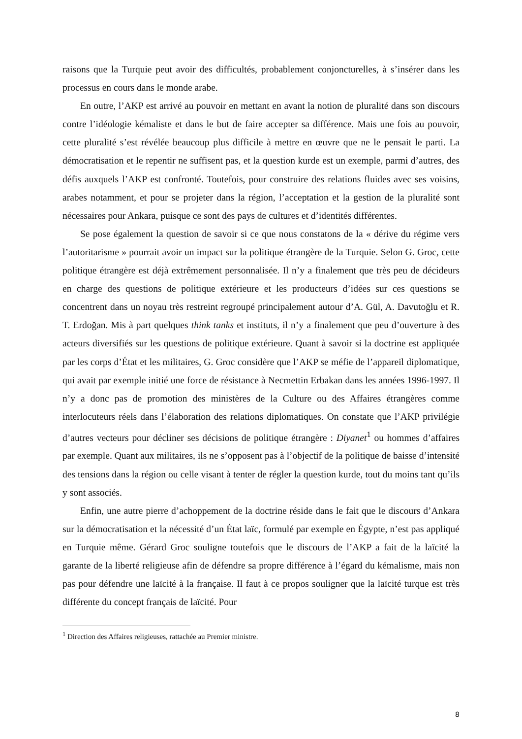raisons que la Turquie peut avoir des difficultés, probablement conjoncturelles, à s’insérer dans les processus en cours dans le monde arabe.
En outre, l’AKP est arrivé au pouvoir en mettant en avant la notion de pluralité dans son discours contre l’idéologie kémaliste et dans le but de faire accepter sa différence. Mais une fois au pouvoir, cette pluralité s’est révélée beaucoup plus difficile à mettre en œuvre que ne le pensait le parti. La démocratisation et le repentir ne suffisent pas, et la question kurde est un exemple, parmi d’autres, des défis auxquels l’AKP est confronté. Toutefois, pour construire des relations fluides avec ses voisins, arabes notamment, et pour se projeter dans la région, l’acceptation et la gestion de la pluralité sont nécessaires pour Ankara, puisque ce sont des pays de cultures et d’identités différentes.
Se pose également la question de savoir si ce que nous constatons de la « dérive du régime vers l’autoritarisme » pourrait avoir un impact sur la politique étrangère de la Turquie. Selon G. Groc, cette politique étrangère est déjà extrêmement personnalisée. Il n’y a finalement que très peu de décideurs en charge des questions de politique extérieure et les producteurs d’idées sur ces questions se concentrent dans un noyau très restreint regroupé principalement autour d’A. Gül, A. Davutoğlu et R. T. Erdoğan. Mis à part quelques think tanks et instituts, il n’y a finalement que peu d’ouverture à des acteurs diversifiés sur les questions de politique extérieure. Quant à savoir si la doctrine est appliquée par les corps d’État et les militaires, G. Groc considère que l’AKP se méfie de l’appareil diplomatique, qui avait par exemple initié une force de résistance à Necmettin Erbakan dans les années 1996-1997. Il n’y a donc pas de promotion des ministères de la Culture ou des Affaires étrangères comme interlocuteurs réels dans l’élaboration des relations diplomatiques. On constate que l’AKP privilégie d’autres vecteurs pour décliner ses décisions de politique étrangère : Diyanet<sup>1</sup> ou hommes d’affaires par exemple. Quant aux militaires, ils ne s’opposent pas à l’objectif de la politique de baisse d’intensité des tensions dans la région ou celle visant à tenter de régler la question kurde, tout du moins tant qu’ils y sont associés.
Enfin, une autre pierre d’achoppement de la doctrine réside dans le fait que le discours d’Ankara sur la démocratisation et la nécessité d’un État laïc, formulé par exemple en Égypte, n’est pas appliqué en Turquie même. Gérard Groc souligne toutefois que le discours de l’AKP a fait de la laïcité la garante de la liberté religieuse afin de défendre sa propre différence à l’égard du kémalisme, mais non pas pour défendre une laïcité à la française. Il faut à ce propos souligner que la laïcité turque est très différente du concept français de laïcité. Pour
<sup>1</sup> Direction des Affaires religieuses, rattachée au Premier ministre.
8